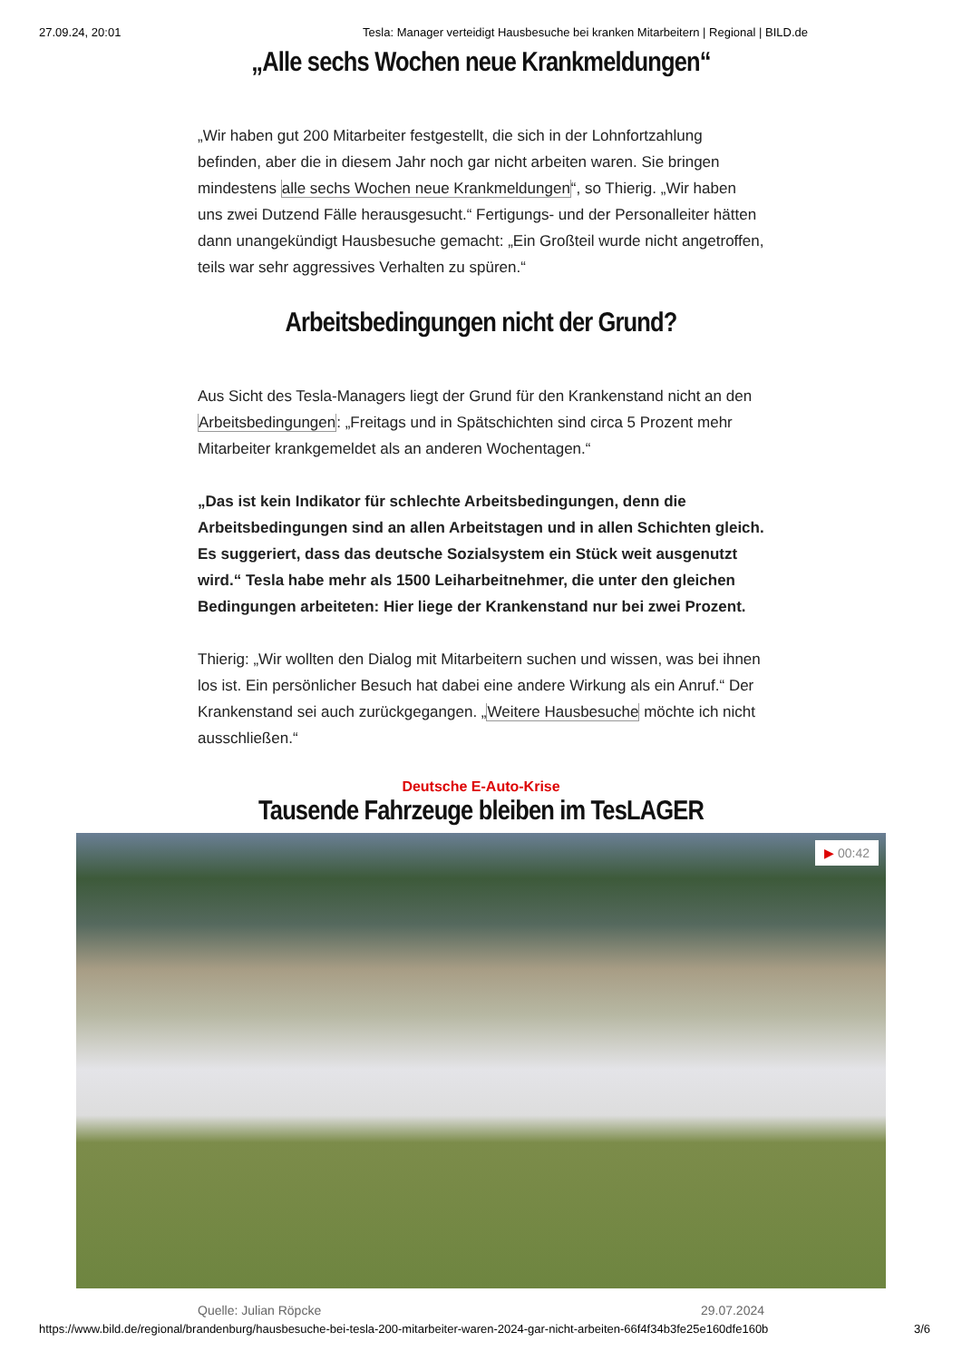27.09.24, 20:01 Tesla: Manager verteidigt Hausbesuche bei kranken Mitarbeitern | Regional | BILD.de
„Alle sechs Wochen neue Krankmeldungen“
„Wir haben gut 200 Mitarbeiter festgestellt, die sich in der Lohnfortzahlung befinden, aber die in diesem Jahr noch gar nicht arbeiten waren. Sie bringen mindestens alle sechs Wochen neue Krankmeldungen“, so Thierig. „Wir haben uns zwei Dutzend Fälle herausgesucht.“ Fertigungs- und der Personalleiter hätten dann unangekündigt Hausbesuche gemacht: „Ein Großteil wurde nicht angetroffen, teils war sehr aggressives Verhalten zu spüren.“
Arbeitsbedingungen nicht der Grund?
Aus Sicht des Tesla-Managers liegt der Grund für den Krankenstand nicht an den Arbeitsbedingungen: „Freitags und in Spätschichten sind circa 5 Prozent mehr Mitarbeiter krankgemeldet als an anderen Wochentagen.“
„Das ist kein Indikator für schlechte Arbeitsbedingungen, denn die Arbeitsbedingungen sind an allen Arbeitstagen und in allen Schichten gleich. Es suggeriert, dass das deutsche Sozialsystem ein Stück weit ausgenutzt wird.“ Tesla habe mehr als 1500 Leiharbeitnehmer, die unter den gleichen Bedingungen arbeiteten: Hier liege der Krankenstand nur bei zwei Prozent.
Thierig: „Wir wollten den Dialog mit Mitarbeitern suchen und wissen, was bei ihnen los ist. Ein persönlicher Besuch hat dabei eine andere Wirkung als ein Anruf.“ Der Krankenstand sei auch zurückgegangen. „Weitere Hausbesuche möchte ich nicht ausschließen.“
Deutsche E-Auto-Krise
Tausende Fahrzeuge bleiben im TesLAGER
▶ 00:42
Quelle: Julian Röpcke 29.07.2024
https://www.bild.de/regional/brandenburg/hausbesuche-bei-tesla-200-mitarbeiter-waren-2024-gar-nicht-arbeiten-66f4f34b3fe25e160dfe160b 3/6